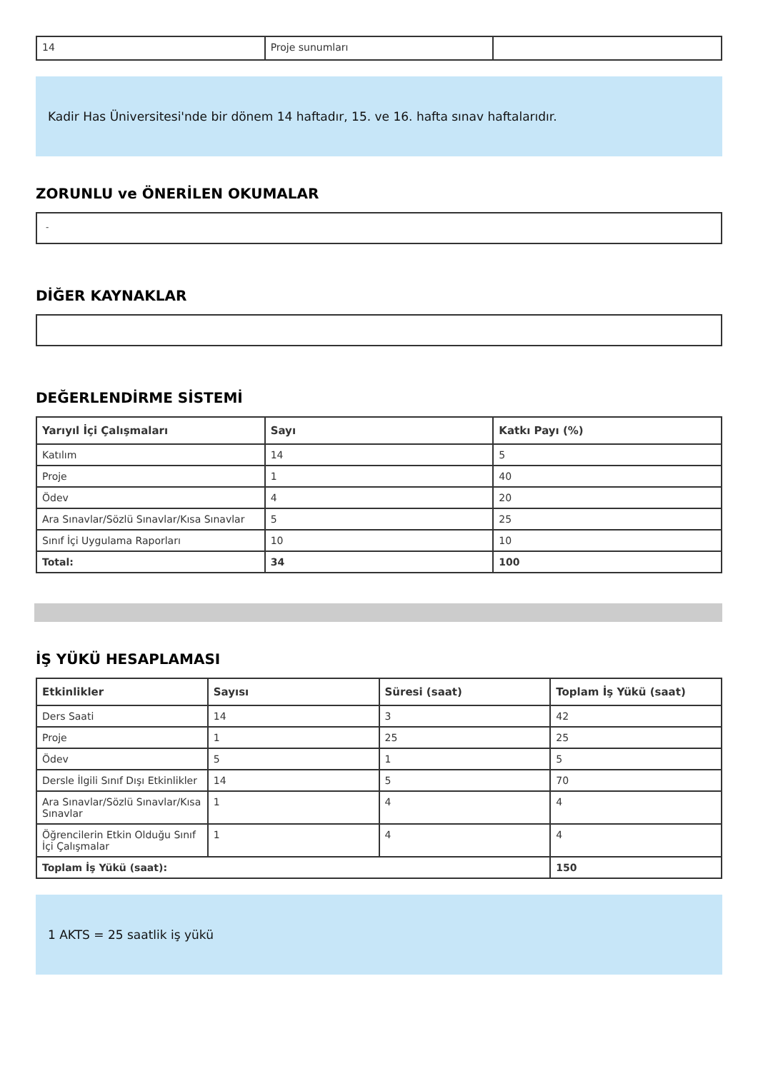| 14 | Proje sunumları | |
Kadir Has Üniversitesi'nde bir dönem 14 haftadır, 15. ve 16. hafta sınav haftalarıdır.
ZORUNLU ve ÖNERİLEN OKUMALAR
-
DİĞER KAYNAKLAR
DEĞERLENDİRME SİSTEMİ
| Yarıyıl İçi Çalışmaları | Sayı | Katkı Payı (%) |
| --- | --- | --- |
| Katılım | 14 | 5 |
| Proje | 1 | 40 |
| Ödev | 4 | 20 |
| Ara Sınavlar/Sözlü Sınavlar/Kısa Sınavlar | 5 | 25 |
| Sınıf İçi Uygulama Raporları | 10 | 10 |
| Total: | 34 | 100 |
İŞ YÜKÜ HESAPLAMASI
| Etkinlikler | Sayısı | Süresi (saat) | Toplam İş Yükü (saat) |
| --- | --- | --- | --- |
| Ders Saati | 14 | 3 | 42 |
| Proje | 1 | 25 | 25 |
| Ödev | 5 | 1 | 5 |
| Dersle İlgili Sınıf Dışı Etkinlikler | 14 | 5 | 70 |
| Ara Sınavlar/Sözlü Sınavlar/Kısa Sınavlar | 1 | 4 | 4 |
| Öğrencilerin Etkin Olduğu Sınıf İçi Çalışmalar | 1 | 4 | 4 |
| Toplam İş Yükü (saat): | | | 150 |
1 AKTS = 25 saatlik iş yükü